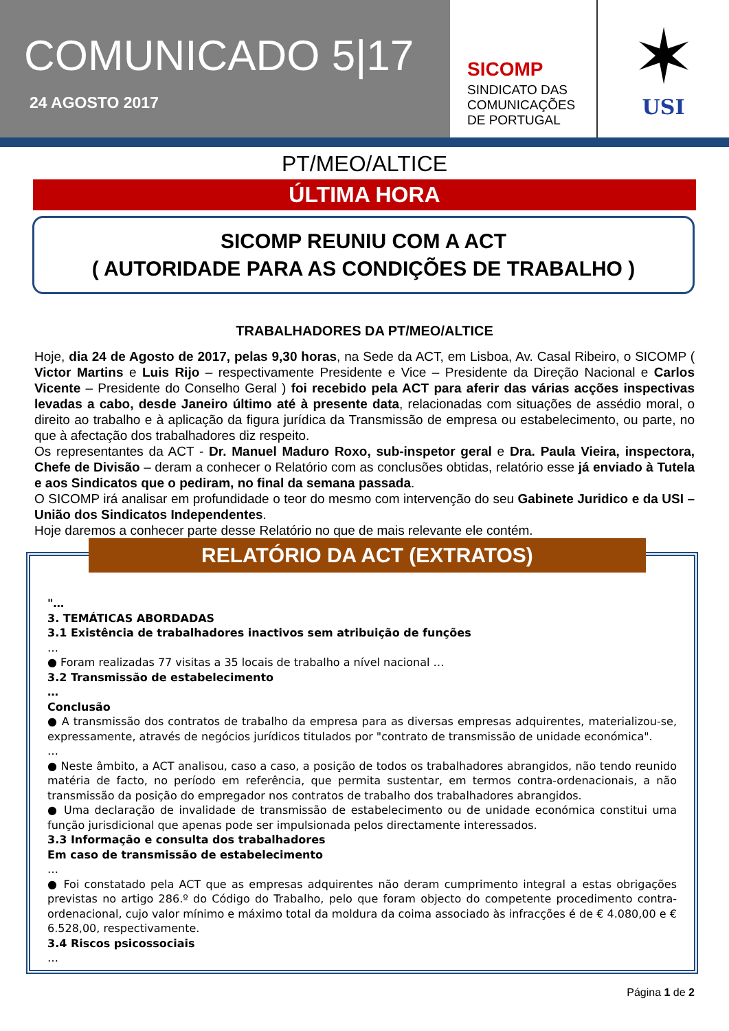COMUNICADO 5|17
24 AGOSTO 2017
SICOMP
SINDICATO DAS
COMUNICAÇÕES
DE PORTUGAL
✶
USI
PT/MEO/ALTICE
ÚLTIMA HORA
SICOMP REUNIU COM A ACT
( AUTORIDADE PARA AS CONDIÇÕES DE TRABALHO )
TRABALHADORES DA PT/MEO/ALTICE
Hoje, dia 24 de Agosto de 2017, pelas 9,30 horas, na Sede da ACT, em Lisboa, Av. Casal Ribeiro, o SICOMP ( Victor Martins e Luis Rijo – respectivamente Presidente e Vice – Presidente da Direção Nacional e Carlos Vicente – Presidente do Conselho Geral ) foi recebido pela ACT para aferir das várias acções inspectivas levadas a cabo, desde Janeiro último até à presente data, relacionadas com situações de assédio moral, o direito ao trabalho e à aplicação da figura jurídica da Transmissão de empresa ou estabelecimento, ou parte, no que à afectação dos trabalhadores diz respeito.
Os representantes da ACT - Dr. Manuel Maduro Roxo, sub-inspetor geral e Dra. Paula Vieira, inspectora, Chefe de Divisão – deram a conhecer o Relatório com as conclusões obtidas, relatório esse já enviado à Tutela e aos Sindicatos que o pediram, no final da semana passada.
O SICOMP irá analisar em profundidade o teor do mesmo com intervenção do seu Gabinete Juridico e da USI – União dos Sindicatos Independentes.
Hoje daremos a conhecer parte desse Relatório no que de mais relevante ele contém.
RELATÓRIO DA ACT (EXTRATOS)
"…
3. TEMÁTICAS ABORDADAS
3.1 Existência de trabalhadores inactivos sem atribuição de funções
…
● Foram realizadas 77 visitas a 35 locais de trabalho a nível nacional …
3.2 Transmissão de estabelecimento
…
Conclusão
● A transmissão dos contratos de trabalho da empresa para as diversas empresas adquirentes, materializou-se, expressamente, através de negócios jurídicos titulados por "contrato de transmissão de unidade económica".
…
● Neste âmbito, a ACT analisou, caso a caso, a posição de todos os trabalhadores abrangidos, não tendo reunido matéria de facto, no período em referência, que permita sustentar, em termos contra-ordenacionais, a não transmissão da posição do empregador nos contratos de trabalho dos trabalhadores abrangidos.
● Uma declaração de invalidade de transmissão de estabelecimento ou de unidade económica constitui uma função jurisdicional que apenas pode ser impulsionada pelos directamente interessados.
3.3 Informação e consulta dos trabalhadores
Em caso de transmissão de estabelecimento
…
● Foi constatado pela ACT que as empresas adquirentes não deram cumprimento integral a estas obrigações previstas no artigo 286.º do Código do Trabalho, pelo que foram objecto do competente procedimento contra-ordenacional, cujo valor mínimo e máximo total da moldura da coima associado às infracções é de € 4.080,00 e € 6.528,00, respectivamente.
3.4 Riscos psicossociais
…
Página 1 de 2